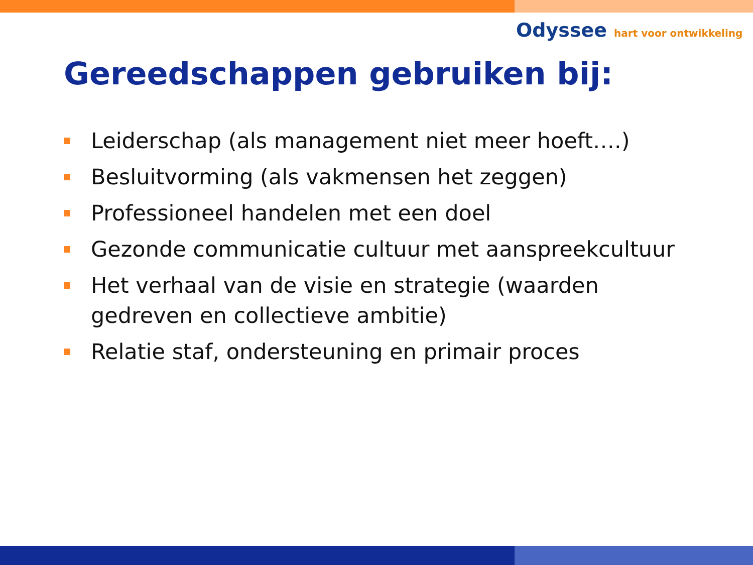Odyssee hart voor ontwikkeling
Gereedschappen gebruiken bij:
Leiderschap (als management niet meer hoeft….)
Besluitvorming (als vakmensen het zeggen)
Professioneel handelen met een doel
Gezonde communicatie cultuur met aanspreekcultuur
Het verhaal van de visie en strategie (waarden gedreven en collectieve ambitie)
Relatie staf, ondersteuning en primair proces